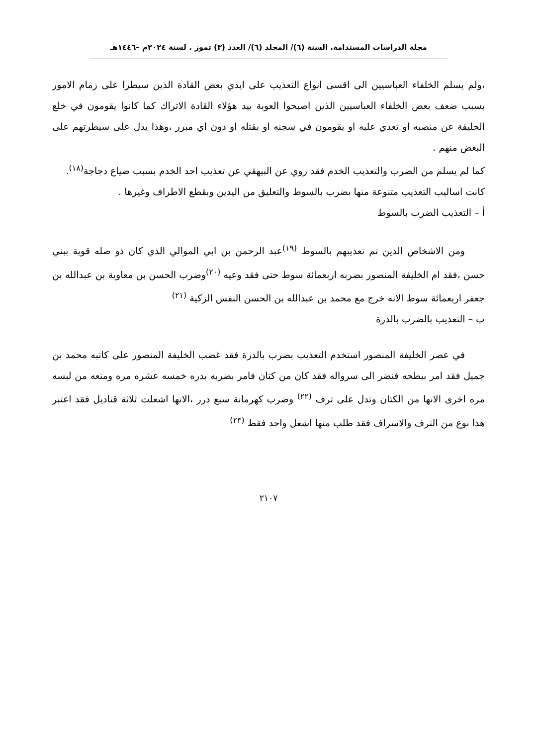مجلة الدراسات المستدامة. السنة (٦)/ المجلد (٦)/ العدد (٣) تموز . لسنة ٢٠٢٤م –١٤٤٦هـ
،ولم يسلم الخلفاء العباسيين الى اقسى انواع التعذيب على ايدي بعض القادة الذين سيطرا على زمام الامور بسبب ضعف بعض الخلفاء العباسيين الذين اصبحوا العوبة بيد هؤلاء القادة الاتراك كما كانوا يقومون في خلع الخليفة عن منصبه او تعدي عليه او يقومون في سجنه او بقتله او دون اي مبرر ،وهذا يدل على سيطرتهم على البعض منهم .
كما لم يسلم من الضرب والتعذيب الخدم فقد روي عن البيهقي عن تعذيب احد الخدم بسبب ضياع دجاجة<sup>(١٨)</sup>.
كانت اساليب التعذيب متنوعة منها بضرب بالسوط والتعليق من اليدين وبقطع الاطراف وغيرها .
أ – التعذيب الضرب بالسوط
ومن الاشخاص الذين تم تعذيبهم بالسوط <sup>(١٩)</sup>عبد الرحمن بن ابي الموالي الذي كان ذو صله قوية ببني حسن ،فقد ام الخليفة المنصور بضربه اربعمائة سوط حتى فقد وعيه <sup>(٢٠)</sup>وضرب الحسن بن معاوية بن عبدالله بن جعفر اربعمائة سوط الانه خرج مع محمد بن عبدالله بن الحسن النفس الزكية <sup>(٢١)</sup>
ب – التعذيب بالضرب بالدرة
في عصر الخليفة المنصور استخدم التعذيب بضرب بالدرة فقد غضب الخليفة المنصور على كاتبه محمد بن جميل فقد امر ببطحه فنضر الى سرواله فقد كان من كتان فامر بضربه بدره خمسه عشره مره ومنعه من لبسه مره اخرى الانها من الكتان وتدل على ترف <sup>(٢٢)</sup> وضرب كهرمانة سبع درر ،الانها اشعلت ثلاثة قناديل فقد اعتبر هذا نوع من الترف والاسراف فقد طلب منها اشعل واحد فقط <sup>(٢٣)</sup>
٢١٠٧